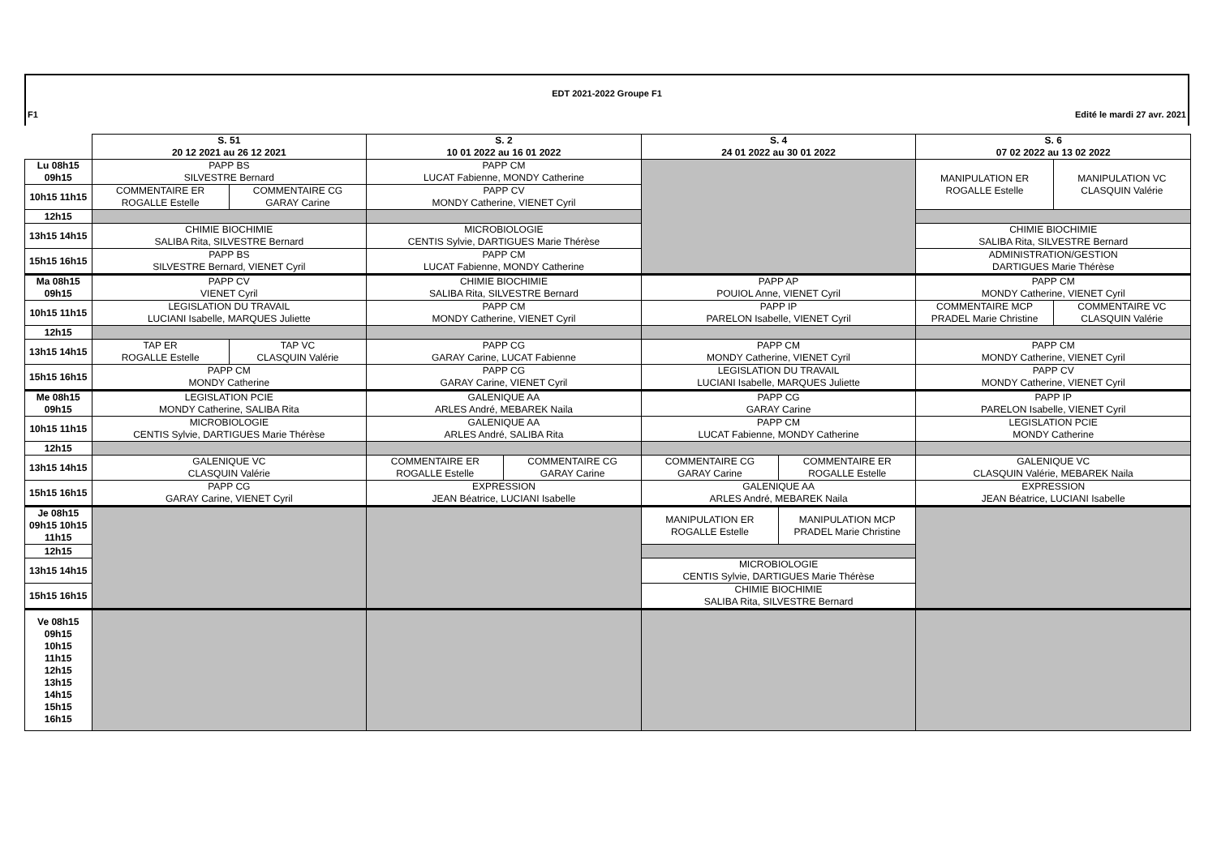EDT 2021-2022 Groupe F1
F1 Edité le mardi 27 avr. 2021
| | S. 51 20 12 2021 au 26 12 2021 | | S. 2 10 01 2022 au 16 01 2022 | | S. 4 24 01 2022 au 30 01 2022 | | S. 6 07 02 2022 au 13 02 2022 | |
| --- | --- | --- | --- | --- | --- | --- | --- | --- |
| Lu 08h15 09h15 | PAPP BS SILVESTRE Bernard | | PAPP CM LUCAT Fabienne, MONDY Catherine | | | | MANIPULATION ER ROGALLE Estelle | MANIPULATION VC CLASQUIN Valérie |
| 10h15 11h15 | COMMENTAIRE ER ROGALLE Estelle | COMMENTAIRE CG GARAY Carine | PAPP CV MONDY Catherine, VIENET Cyril | | | | | |
| 12h15 | | | | | | | | |
| 13h15 14h15 | CHIMIE BIOCHIMIE SALIBA Rita, SILVESTRE Bernard | | MICROBIOLOGIE CENTIS Sylvie, DARTIGUES Marie Thérèse | | | | CHIMIE BIOCHIMIE SALIBA Rita, SILVESTRE Bernard | |
| 15h15 16h15 | PAPP BS SILVESTRE Bernard, VIENET Cyril | | PAPP CM LUCAT Fabienne, MONDY Catherine | | | | ADMINISTRATION/GESTION DARTIGUES Marie Thérèse | |
| Ma 08h15 09h15 | PAPP CV VIENET Cyril | | CHIMIE BIOCHIMIE SALIBA Rita, SILVESTRE Bernard | | PAPP AP POUIOL Anne, VIENET Cyril | | PAPP CM MONDY Catherine, VIENET Cyril | |
| 10h15 11h15 | LEGISLATION DU TRAVAIL LUCIANI Isabelle, MARQUES Juliette | | PAPP CM MONDY Catherine, VIENET Cyril | | PAPP IP PARELON Isabelle, VIENET Cyril | | COMMENTAIRE MCP PRADEL Marie Christine | COMMENTAIRE VC CLASQUIN Valérie |
| 12h15 | | | | | | | | |
| 13h15 14h15 | TAP ER ROGALLE Estelle | TAP VC CLASQUIN Valérie | PAPP CG GARAY Carine, LUCAT Fabienne | | PAPP CM MONDY Catherine, VIENET Cyril | | PAPP CM MONDY Catherine, VIENET Cyril | |
| 15h15 16h15 | PAPP CM MONDY Catherine | | PAPP CG GARAY Carine, VIENET Cyril | | LEGISLATION DU TRAVAIL LUCIANI Isabelle, MARQUES Juliette | | PAPP CV MONDY Catherine, VIENET Cyril | |
| Me 08h15 09h15 | LEGISLATION PCIE MONDY Catherine, SALIBA Rita | | GALENIQUE AA ARLES André, MEBAREK Naila | | PAPP CG GARAY Carine | | PAPP IP PARELON Isabelle, VIENET Cyril | |
| 10h15 11h15 | MICROBIOLOGIE CENTIS Sylvie, DARTIGUES Marie Thérèse | | GALENIQUE AA ARLES André, SALIBA Rita | | PAPP CM LUCAT Fabienne, MONDY Catherine | | LEGISLATION PCIE MONDY Catherine | |
| 12h15 | | | | | | | | |
| 13h15 14h15 | GALENIQUE VC CLASQUIN Valérie | | COMMENTAIRE ER ROGALLE Estelle | COMMENTAIRE CG GARAY Carine | COMMENTAIRE CG GARAY Carine | COMMENTAIRE ER ROGALLE Estelle | GALENIQUE VC CLASQUIN Valérie, MEBAREK Naila | |
| 15h15 16h15 | PAPP CG GARAY Carine, VIENET Cyril | | EXPRESSION JEAN Béatrice, LUCIANI Isabelle | | GALENIQUE AA ARLES André, MEBAREK Naila | | EXPRESSION JEAN Béatrice, LUCIANI Isabelle | |
| Je 08h15 09h15 10h15 11h15 | | | | | MANIPULATION ER ROGALLE Estelle | MANIPULATION MCP PRADEL Marie Christine | | |
| 12h15 | | | | | | | | |
| 13h15 14h15 | | | | | MICROBIOLOGIE CENTIS Sylvie, DARTIGUES Marie Thérèse | | | |
| 15h15 16h15 | | | | | CHIMIE BIOCHIMIE SALIBA Rita, SILVESTRE Bernard | | | |
| Ve 08h15 09h15 10h15 11h15 12h15 13h15 14h15 15h15 16h15 | | | | | | | | |